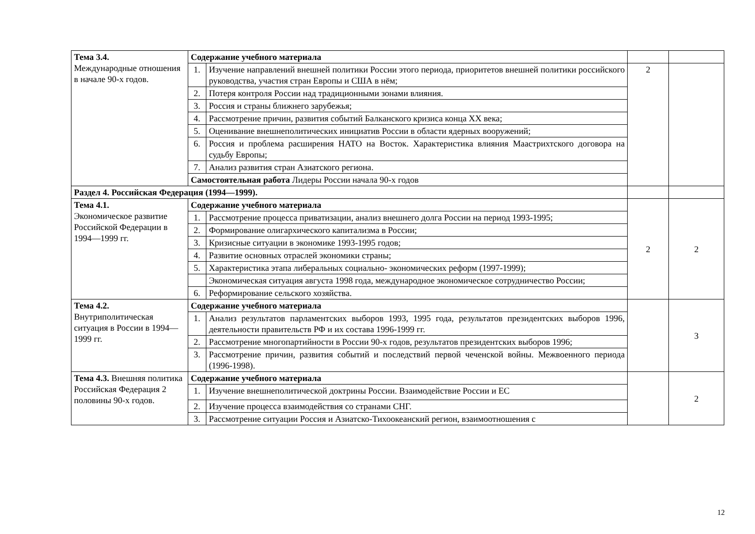| Тема 3.4. Международные отношения в начале 90-х годов. | Содержание учебного материала | | | |
| | 1. | Изучение направлений внешней политики России этого периода, приоритетов внешней политики российского руководства, участия стран Европы и США в нём; | 2 | |
| | 2. | Потеря контроля России над традиционными зонами влияния. | | |
| | 3. | Россия и страны ближнего зарубежья; | | |
| | 4. | Рассмотрение причин, развития событий Балканского кризиса конца XX века; | | |
| | 5. | Оценивание внешнеполитических инициатив России в области ядерных вооружений; | | |
| | 6. | Россия и проблема расширения НАТО на Восток. Характеристика влияния Маастрихтского договора на судьбу Европы; | | |
| | 7. | Анализ развития стран Азиатского региона. | | |
| | Самостоятельная работа Лидеры России начала 90-х годов | | | |
| Раздел 4. Российская Федерация (1994—1999). | | | | |
| Тема 4.1. Экономическое развитие Российской Федерации в 1994—1999 гг. | Содержание учебного материала | | 2 | 2 |
| | 1. | Рассмотрение процесса приватизации, анализ внешнего долга России на период 1993-1995; | | |
| | 2. | Формирование олигархического капитализма в России; | | |
| | 3. | Кризисные ситуации в экономике 1993-1995 годов; | | |
| | 4. | Развитие основных отраслей экономики страны; | | |
| | 5. | Характеристика этапа либеральных социально- экономических реформ (1997-1999); | | |
| | | Экономическая ситуация августа 1998 года, международное экономическое сотрудничество России; | | |
| | 6. | Реформирование сельского хозяйства. | | |
| Тема 4.2. Внутриполитическая ситуация в России в 1994—1999 гг. | Содержание учебного материала | | | 3 |
| | 1. | Анализ результатов парламентских выборов 1993, 1995 года, результатов президентских выборов 1996, деятельности правительств РФ и их состава 1996-1999 гг. | | |
| | 2. | Рассмотрение многопартийности в России 90-х годов, результатов президентских выборов 1996; | | |
| | 3. | Рассмотрение причин, развития событий и последствий первой чеченской войны. Межвоенного периода (1996-1998). | | |
| Тема 4.3. Внешняя политика Российская Федерация 2 половины 90-х годов. | Содержание учебного материала | | | 2 |
| | 1. | Изучение внешнеполитической доктрины России. Взаимодействие России и ЕС | | |
| | 2. | Изучение процесса взаимодействия со странами СНГ. | | |
| | 3. | Рассмотрение ситуации Россия и Азиатско-Тихоокеанский регион, взаимоотношения с | | |
12